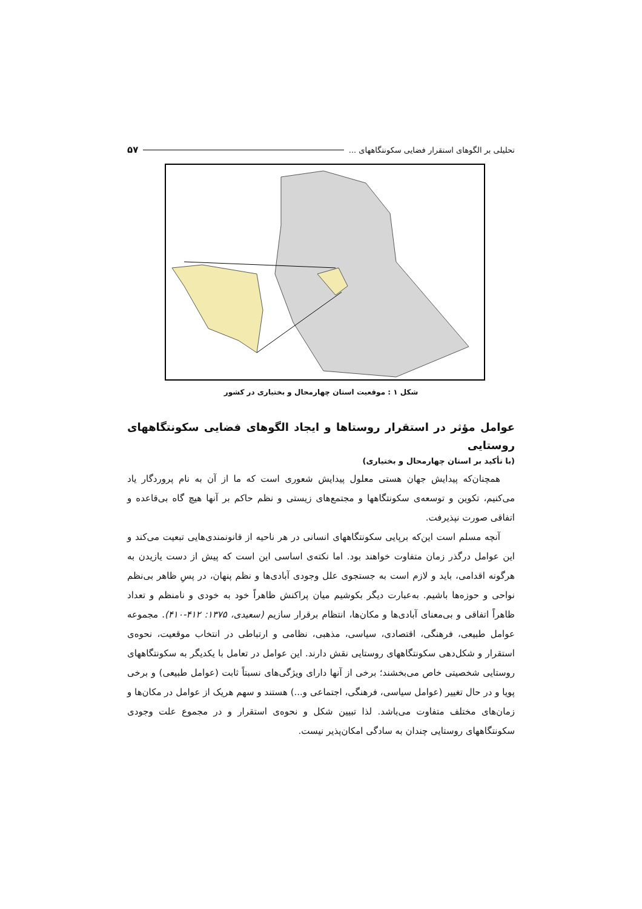تحلیلی بر الگوهای استقرار فضایی سکونتگاههای ... ۵۷
شکل ۱ : موقعیت استان چهارمحال و بختیاری در کشور
عوامل مؤثر در استقرار روستاها و ایجاد الگوهای فضایی سکونتگاههای روستایی
(با تأکید بر استان چهارمحال و بختیاری)
همچنان‌که پیدایش جهان هستی معلول پیدایش شعوری است که ما از آن به نام پروردگار یاد می‌کنیم، تکوین و توسعه‌ی سکونتگاهها و مجتمع‌های زیستی و نظم حاکم بر آنها هیچ گاه بی‌قاعده و اتفاقی صورت نپذیرفت.
آنچه مسلم است این‌که برپایی سکونتگاههای انسانی در هر ناحیه از قانونمندی‌هایی تبعیت می‌کند و این عوامل درگذر زمان متفاوت خواهند بود. اما نکته‌ی اساسی این است که پیش از دست یازیدن به هرگونه اقدامی، باید و لازم است به جستجوی علل وجودی آبادی‌ها و نظم پنهان، در پسِ ظاهر بی‌نظم نواحی و حوزه‌ها باشیم. به‌عبارت دیگر بکوشیم میان پراکنش ظاهراً خود به خودی و نامنظم و تعداد ظاهراً اتفاقی و بی‌معنای آبادی‌ها و مکان‌ها، انتظام برقرار سازیم (سعیدی، ۱۳۷۵: ۴۱۲-۴۱۰). مجموعه عوامل طبیعی، فرهنگی، اقتصادی، سیاسی، مذهبی، نظامی و ارتباطی در انتخاب موقعیت، نحوه‌ی استقرار و شکل‌دهی سکونتگاههای روستایی نقش دارند. این عوامل در تعامل با یکدیگر به سکونتگاههای روستایی شخصیتی خاص می‌بخشند؛ برخی از آنها دارای ویژگی‌های نسبتاً ثابت (عوامل طبیعی) و برخی پویا و در حال تغییر (عوامل سیاسی، فرهنگی، اجتماعی و...) هستند و سهم هریک از عوامل در مکان‌ها و زمان‌های مختلف متفاوت می‌باشد. لذا تبیین شکل و نحوه‌ی استقرار و در مجموع علت وجودی سکونتگاههای روستایی چندان به سادگی امکان‌پذیر نیست.